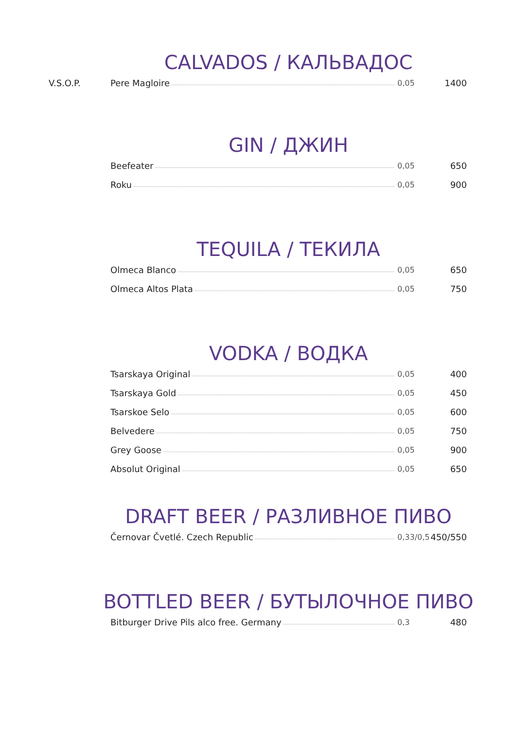CALVADOS / КАЛЬВАДОС
| V.S.O.P. | Pere Magloire | 0,05 | 1400 |
GIN / ДЖИН
| | Beefeater | 0,05 | 650 |
| | Roku | 0,05 | 900 |
TEQUILA / ТЕКИЛА
| | Olmeca Blanco | 0,05 | 650 |
| | Olmeca Altos Plata | 0,05 | 750 |
VODKA / ВОДКА
| | Tsarskaya Original | 0,05 | 400 |
| | Tsarskaya Gold | 0,05 | 450 |
| | Tsarskoe Selo | 0,05 | 600 |
| | Belvedere | 0,05 | 750 |
| | Grey Goose | 0,05 | 900 |
| | Absolut Original | 0,05 | 650 |
DRAFT BEER / РАЗЛИВНОЕ ПИВО
| | Černovar Čvetlé. Czech Republic | 0,33/0,5 | 450/550 |
BOTTLED BEER / БУТЫЛОЧНОЕ ПИВО
| | Bitburger Drive Pils alco free. Germany | 0,3 | 480 |